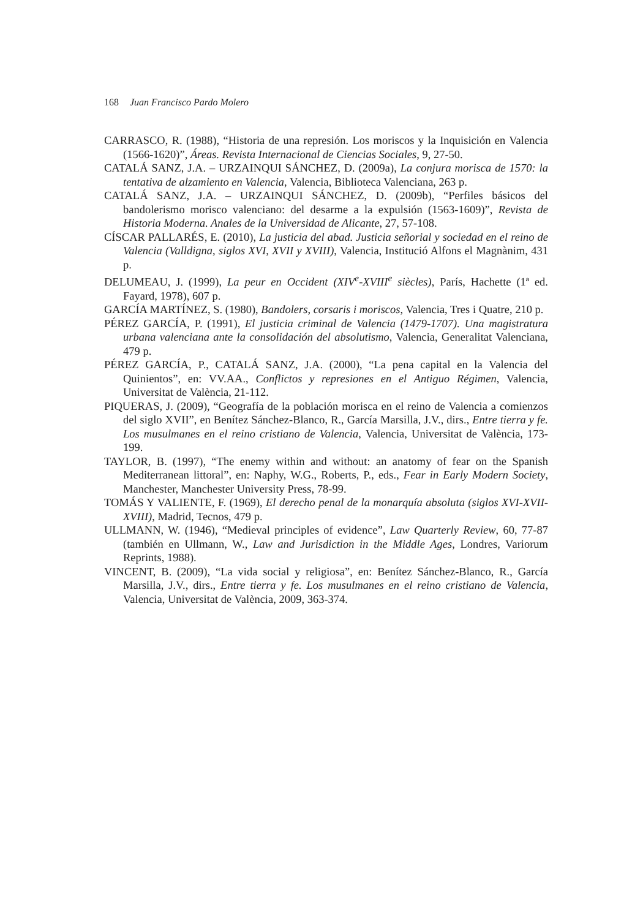168 Juan Francisco Pardo Molero
CARRASCO, R. (1988), “Historia de una represión. Los moriscos y la Inquisición en Valencia (1566-1620)”, Áreas. Revista Internacional de Ciencias Sociales, 9, 27-50.
CATALÁ SANZ, J.A. – URZAINQUI SÁNCHEZ, D. (2009a), La conjura morisca de 1570: la tentativa de alzamiento en Valencia, Valencia, Biblioteca Valenciana, 263 p.
CATALÁ SANZ, J.A. – URZAINQUI SÁNCHEZ, D. (2009b), “Perfiles básicos del bandolerismo morisco valenciano: del desarme a la expulsión (1563-1609)”, Revista de Historia Moderna. Anales de la Universidad de Alicante, 27, 57-108.
CÍSCAR PALLARÉS, E. (2010), La justicia del abad. Justicia señorial y sociedad en el reino de Valencia (Valldigna, siglos XVI, XVII y XVIII), Valencia, Institució Alfons el Magnànim, 431 p.
DELUMEAU, J. (1999), La peur en Occident (XIV<sup>e</sup>-XVIII<sup>e</sup> siècles), París, Hachette (1ª ed. Fayard, 1978), 607 p.
GARCÍA MARTÍNEZ, S. (1980), Bandolers, corsaris i moriscos, Valencia, Tres i Quatre, 210 p.
PÉREZ GARCÍA, P. (1991), El justicia criminal de Valencia (1479-1707). Una magistratura urbana valenciana ante la consolidación del absolutismo, Valencia, Generalitat Valenciana, 479 p.
PÉREZ GARCÍA, P., CATALÁ SANZ, J.A. (2000), “La pena capital en la Valencia del Quinientos”, en: VV.AA., Conflictos y represiones en el Antiguo Régimen, Valencia, Universitat de València, 21-112.
PIQUERAS, J. (2009), “Geografía de la población morisca en el reino de Valencia a comienzos del siglo XVII”, en Benítez Sánchez-Blanco, R., García Marsilla, J.V., dirs., Entre tierra y fe. Los musulmanes en el reino cristiano de Valencia, Valencia, Universitat de València, 173-199.
TAYLOR, B. (1997), “The enemy within and without: an anatomy of fear on the Spanish Mediterranean littoral”, en: Naphy, W.G., Roberts, P., eds., Fear in Early Modern Society, Manchester, Manchester University Press, 78-99.
TOMÁS Y VALIENTE, F. (1969), El derecho penal de la monarquía absoluta (siglos XVI-XVII-XVIII), Madrid, Tecnos, 479 p.
ULLMANN, W. (1946), “Medieval principles of evidence”, Law Quarterly Review, 60, 77-87 (también en Ullmann, W., Law and Jurisdiction in the Middle Ages, Londres, Variorum Reprints, 1988).
VINCENT, B. (2009), “La vida social y religiosa”, en: Benítez Sánchez-Blanco, R., García Marsilla, J.V., dirs., Entre tierra y fe. Los musulmanes en el reino cristiano de Valencia, Valencia, Universitat de València, 2009, 363-374.